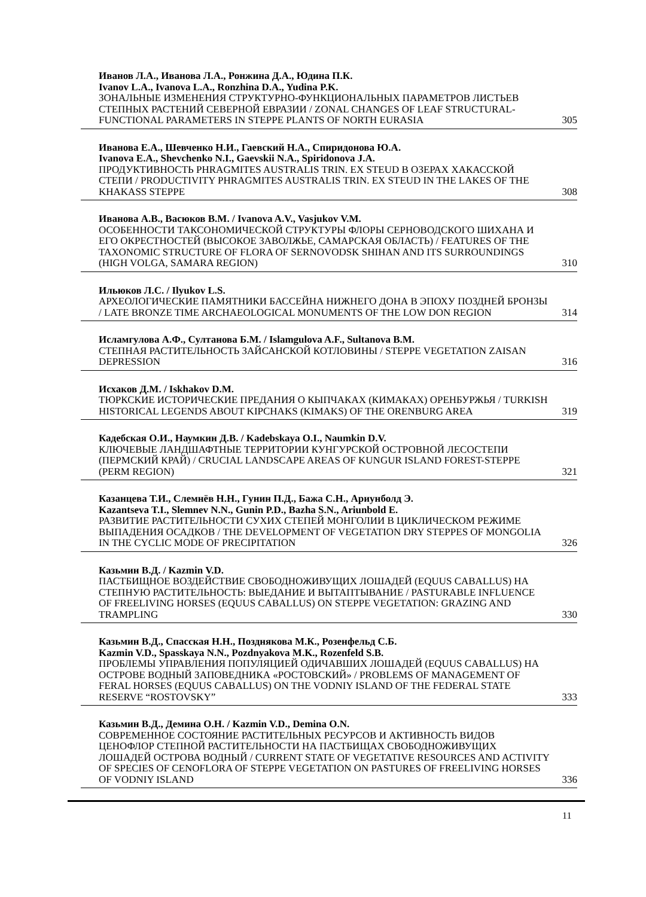Иванов Л.А., Иванова Л.А., Ронжина Д.А., Юдина П.К.
Ivanov L.A., Ivanova L.A., Ronzhina D.A., Yudina P.K.
ЗОНАЛЬНЫЕ ИЗМЕНЕНИЯ СТРУКТУРНО-ФУНКЦИОНАЛЬНЫХ ПАРАМЕТРОВ ЛИСТЬЕВ СТЕПНЫХ РАСТЕНИЙ СЕВЕРНОЙ ЕВРАЗИИ / ZONAL CHANGES OF LEAF STRUCTURAL-FUNCTIONAL PARAMETERS IN STEPPE PLANTS OF NORTH EURASIA 305
Иванова Е.А., Шевченко Н.И., Гаевский Н.А., Спиридонова Ю.А.
Ivanova E.A., Shevchenko N.I., Gaevskii N.A., Spiridonova J.A.
ПРОДУКТИВНОСТЬ PHRAGMITES AUSTRALIS TRIN. EX STEUD В ОЗЕРАХ ХАКАССКОЙ СТЕПИ / PRODUCTIVITY PHRAGMITES AUSTRALIS TRIN. EX STEUD IN THE LAKES OF THE KHAKASS STEPPE 308
Иванова А.В., Васюков В.М. / Ivanova A.V., Vasjukov V.M.
ОСОБЕННОСТИ ТАКСОНОМИЧЕСКОЙ СТРУКТУРЫ ФЛОРЫ СЕРНОВОДСКОГО ШИХАНА И ЕГО ОКРЕСТНОСТЕЙ (ВЫСОКОЕ ЗАВОЛЖЬЕ, САМАРСКАЯ ОБЛАСТЬ) / FEATURES OF THE TAXONOMIC STRUCTURE OF FLORA OF SERNOVODSK SHIHAN AND ITS SURROUNDINGS (HIGH VOLGA, SAMARA REGION) 310
Ильюков Л.С. / Ilyukov L.S.
АРХЕОЛОГИЧЕСКИЕ ПАМЯТНИКИ БАССЕЙНА НИЖНЕГО ДОНА В ЭПОХУ ПОЗДНЕЙ БРОНЗЫ / LATE BRONZE TIME ARCHAEOLOGICAL MONUMENTS OF THE LOW DON REGION 314
Исламгулова А.Ф., Султанова Б.М. / Islamgulova A.F., Sultanova B.M.
СТЕПНАЯ РАСТИТЕЛЬНОСТЬ ЗАЙСАНСКОЙ КОТЛОВИНЫ / STEPPE VEGETATION ZAISAN DEPRESSION 316
Исхаков Д.М. / Iskhakov D.M.
ТЮРКСКИЕ ИСТОРИЧЕСКИЕ ПРЕДАНИЯ О КЫПЧАКАХ (КИМАКАХ) ОРЕНБУРЖЬЯ / TURKISH HISTORICAL LEGENDS ABOUT KIPCHAKS (KIMAKS) OF THE ORENBURG AREA 319
Кадебская О.И., Наумкин Д.В. / Kadebskaya O.I., Naumkin D.V.
КЛЮЧЕВЫЕ ЛАНДШАФТНЫЕ ТЕРРИТОРИИ КУНГУРСКОЙ ОСТРОВНОЙ ЛЕСОСТЕПИ (ПЕРМСКИЙ КРАЙ) / CRUCIAL LANDSCAPE AREAS OF KUNGUR ISLAND FOREST-STEPPE (PERM REGION) 321
Казанцева Т.И., Слемнёв Н.Н., Гунин П.Д., Бажа С.Н., Ариунболд Э.
Kazantseva T.I., Slemnev N.N., Gunin P.D., Bazha S.N., Ariunbold E.
РАЗВИТИЕ РАСТИТЕЛЬНОСТИ СУХИХ СТЕПЕЙ МОНГОЛИИ В ЦИКЛИЧЕСКОМ РЕЖИМЕ ВЫПАДЕНИЯ ОСАДКОВ / THE DEVELOPMENT OF VEGETATION DRY STEPPES OF MONGOLIA IN THE CYCLIC MODE OF PRECIPITATION 326
Казьмин В.Д. / Kazmin V.D.
ПАСТБИЩНОЕ ВОЗДЕЙСТВИЕ СВОБОДНОЖИВУЩИХ ЛОШАДЕЙ (EQUUS CABALLUS) НА СТЕПНУЮ РАСТИТЕЛЬНОСТЬ: ВЫЕДАНИЕ И ВЫТАПТЫВАНИЕ / PASTURABLE INFLUENCE OF FREELIVING HORSES (EQUUS CABALLUS) ON STEPPE VEGETATION: GRAZING AND TRAMPLING 330
Казьмин В.Д., Спасская Н.Н., Позднякова М.К., Розенфельд С.Б.
Kazmin V.D., Spasskaya N.N., Pozdnyakova M.K., Rozenfeld S.B.
ПРОБЛЕМЫ УПРАВЛЕНИЯ ПОПУЛЯЦИЕЙ ОДИЧАВШИХ ЛОШАДЕЙ (EQUUS CABALLUS) НА ОСТРОВЕ ВОДНЫЙ ЗАПОВЕДНИКА «РОСТОВСКИЙ» / PROBLEMS OF MANAGEMENT OF FERAL HORSES (EQUUS CABALLUS) ON THE VODNIY ISLAND OF THE FEDERAL STATE RESERVE “ROSTOVSKY” 333
Казьмин В.Д., Демина О.Н. / Kazmin V.D., Demina O.N.
СОВРЕМЕННОЕ СОСТОЯНИЕ РАСТИТЕЛЬНЫХ РЕСУРСОВ И АКТИВНОСТЬ ВИДОВ ЦЕНОФЛОР СТЕПНОЙ РАСТИТЕЛЬНОСТИ НА ПАСТБИЩАХ СВОБОДНОЖИВУЩИХ ЛОШАДЕЙ ОСТРОВА ВОДНЫЙ / CURRENT STATE OF VEGETATIVE RESOURCES AND ACTIVITY OF SPECIES OF CENOFLORA OF STEPPE VEGETATION ON PASTURES OF FREELIVING HORSES OF VODNIY ISLAND 336
11